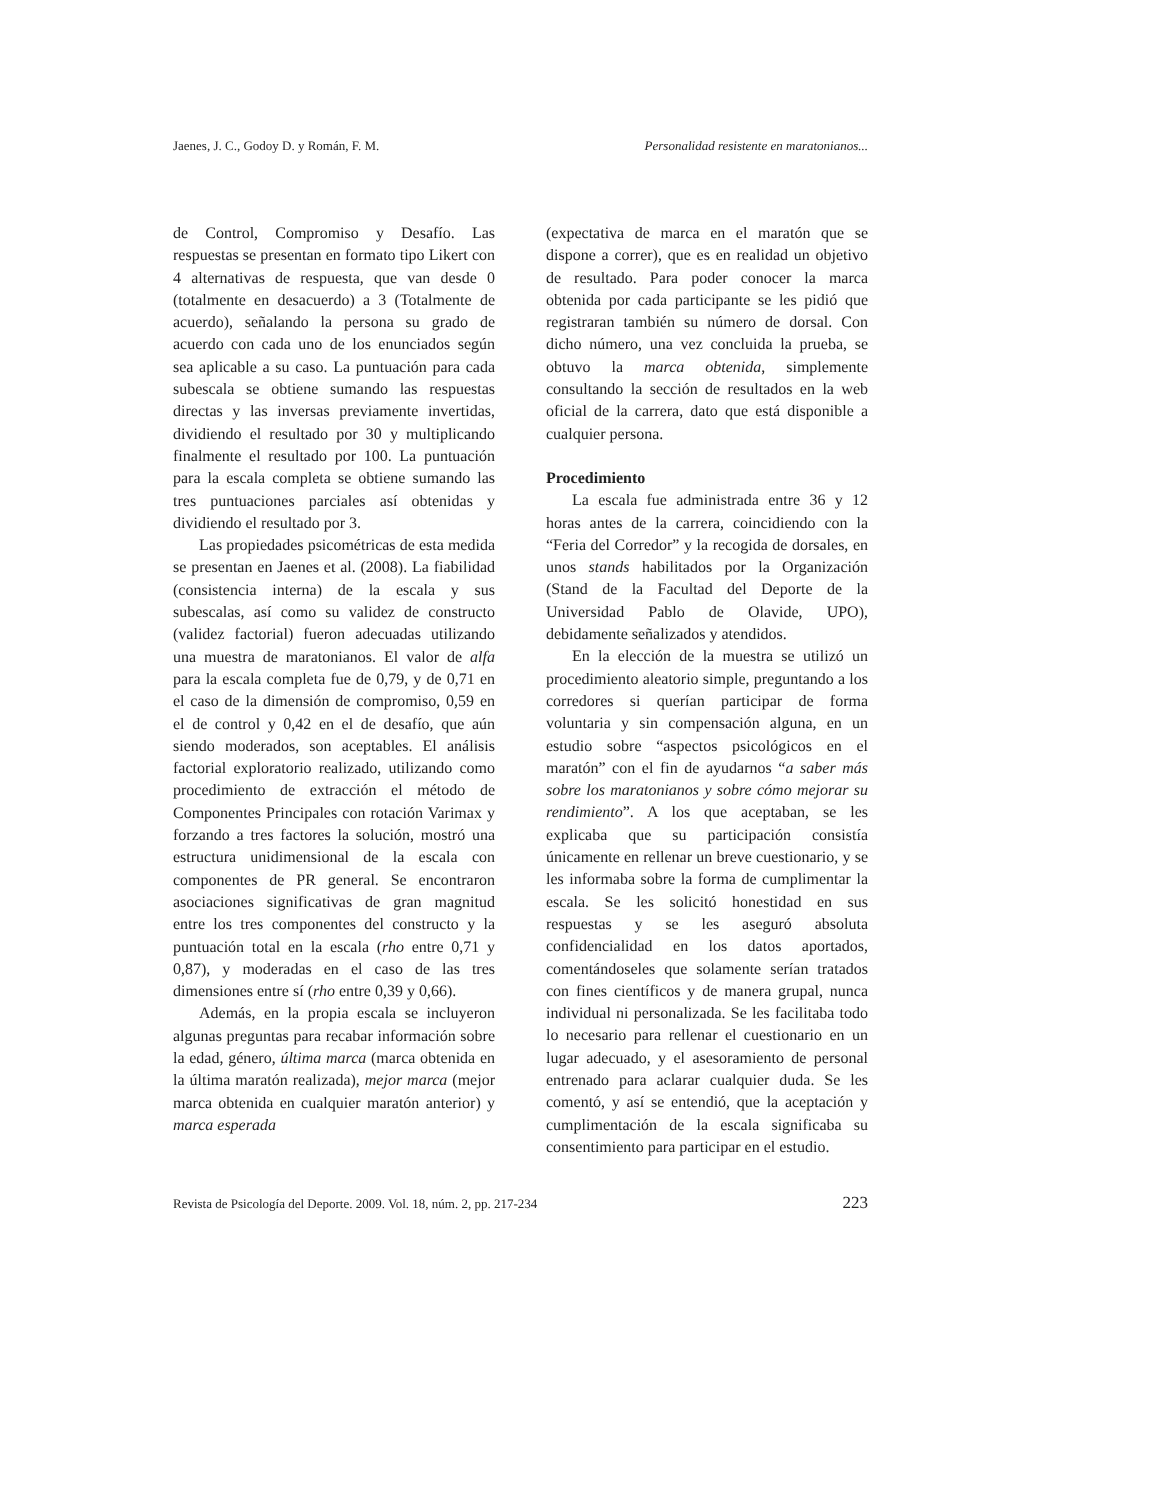Jaenes, J. C., Godoy D. y Román, F. M. Personalidad resistente en maratonianos...
de Control, Compromiso y Desafío. Las respuestas se presentan en formato tipo Likert con 4 alternativas de respuesta, que van desde 0 (totalmente en desacuerdo) a 3 (Totalmente de acuerdo), señalando la persona su grado de acuerdo con cada uno de los enunciados según sea aplicable a su caso. La puntuación para cada subescala se obtiene sumando las respuestas directas y las inversas previamente invertidas, dividiendo el resultado por 30 y multiplicando finalmente el resultado por 100. La puntuación para la escala completa se obtiene sumando las tres puntuaciones parciales así obtenidas y dividiendo el resultado por 3.
Las propiedades psicométricas de esta medida se presentan en Jaenes et al. (2008). La fiabilidad (consistencia interna) de la escala y sus subescalas, así como su validez de constructo (validez factorial) fueron adecuadas utilizando una muestra de maratonianos. El valor de alfa para la escala completa fue de 0,79, y de 0,71 en el caso de la dimensión de compromiso, 0,59 en el de control y 0,42 en el de desafío, que aún siendo moderados, son aceptables. El análisis factorial exploratorio realizado, utilizando como procedimiento de extracción el método de Componentes Principales con rotación Varimax y forzando a tres factores la solución, mostró una estructura unidimensional de la escala con componentes de PR general. Se encontraron asociaciones significativas de gran magnitud entre los tres componentes del constructo y la puntuación total en la escala (rho entre 0,71 y 0,87), y moderadas en el caso de las tres dimensiones entre sí (rho entre 0,39 y 0,66).
Además, en la propia escala se incluyeron algunas preguntas para recabar información sobre la edad, género, última marca (marca obtenida en la última maratón realizada), mejor marca (mejor marca obtenida en cualquier maratón anterior) y marca esperada
(expectativa de marca en el maratón que se dispone a correr), que es en realidad un objetivo de resultado. Para poder conocer la marca obtenida por cada participante se les pidió que registraran también su número de dorsal. Con dicho número, una vez concluida la prueba, se obtuvo la marca obtenida, simplemente consultando la sección de resultados en la web oficial de la carrera, dato que está disponible a cualquier persona.
Procedimiento
La escala fue administrada entre 36 y 12 horas antes de la carrera, coincidiendo con la “Feria del Corredor” y la recogida de dorsales, en unos stands habilitados por la Organización (Stand de la Facultad del Deporte de la Universidad Pablo de Olavide, UPO), debidamente señalizados y atendidos.
En la elección de la muestra se utilizó un procedimiento aleatorio simple, preguntando a los corredores si querían participar de forma voluntaria y sin compensación alguna, en un estudio sobre “aspectos psicológicos en el maratón” con el fin de ayudarnos “a saber más sobre los maratonianos y sobre cómo mejorar su rendimiento”. A los que aceptaban, se les explicaba que su participación consistía únicamente en rellenar un breve cuestionario, y se les informaba sobre la forma de cumplimentar la escala. Se les solicitó honestidad en sus respuestas y se les aseguró absoluta confidencialidad en los datos aportados, comentándoseles que solamente serían tratados con fines científicos y de manera grupal, nunca individual ni personalizada. Se les facilitaba todo lo necesario para rellenar el cuestionario en un lugar adecuado, y el asesoramiento de personal entrenado para aclarar cualquier duda. Se les comentó, y así se entendió, que la aceptación y cumplimentación de la escala significaba su consentimiento para participar en el estudio.
Revista de Psicología del Deporte. 2009. Vol. 18, núm. 2, pp. 217-234 223